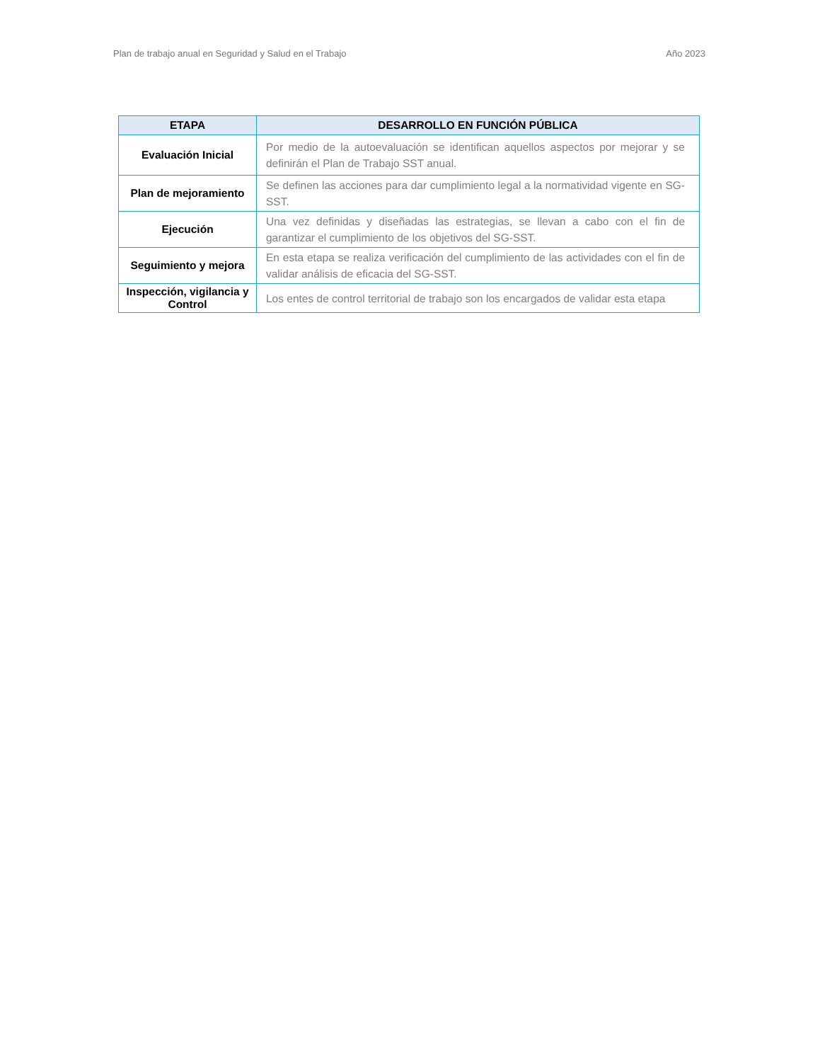Plan de trabajo anual en Seguridad y Salud en el Trabajo Año 2023
| ETAPA | DESARROLLO EN FUNCIÓN PÚBLICA |
| --- | --- |
| Evaluación Inicial | Por medio de la autoevaluación se identifican aquellos aspectos por mejorar y se definirán el Plan de Trabajo SST anual. |
| Plan de mejoramiento | Se definen las acciones para dar cumplimiento legal a la normatividad vigente en SG-SST. |
| Ejecución | Una vez definidas y diseñadas las estrategias, se llevan a cabo con el fin de garantizar el cumplimiento de los objetivos del SG-SST. |
| Seguimiento y mejora | En esta etapa se realiza verificación del cumplimiento de las actividades con el fin de validar análisis de eficacia del SG-SST. |
| Inspección, vigilancia y Control | Los entes de control territorial de trabajo son los encargados de validar esta etapa |